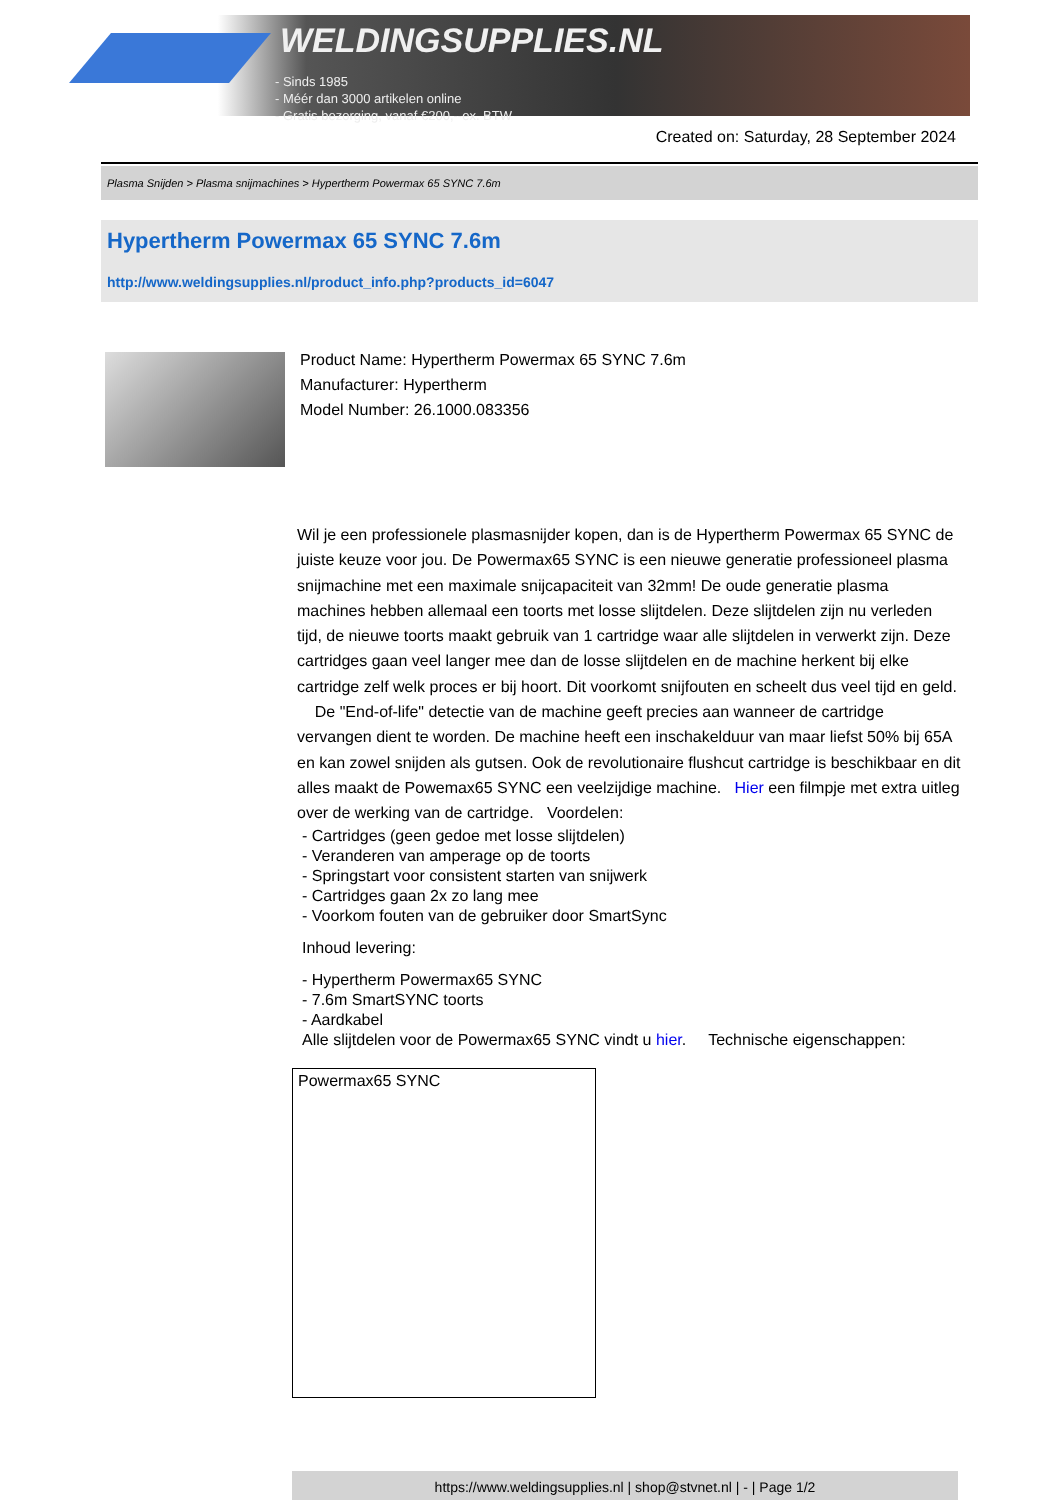WELDINGSUPPLIES.NL
- Sinds 1985
- Méér dan 3000 artikelen online
- Gratis bezorging, vanaf €200,--ex. BTW
Created on: Saturday, 28 September 2024
Plasma Snijden > Plasma snijmachines > Hypertherm Powermax 65 SYNC 7.6m
Hypertherm Powermax 65 SYNC 7.6m
http://www.weldingsupplies.nl/product_info.php?products_id=6047
Product Name: Hypertherm Powermax 65 SYNC 7.6m
Manufacturer: Hypertherm
Model Number: 26.1000.083356
Wil je een professionele plasmasnijder kopen, dan is de Hypertherm Powermax 65 SYNC de juiste keuze voor jou. De Powermax65 SYNC is een nieuwe generatie professioneel plasma snijmachine met een maximale snijcapaciteit van 32mm! De oude generatie plasma machines hebben allemaal een toorts met losse slijtdelen. Deze slijtdelen zijn nu verleden tijd, de nieuwe toorts maakt gebruik van 1 cartridge waar alle slijtdelen in verwerkt zijn. Deze cartridges gaan veel langer mee dan de losse slijtdelen en de machine herkent bij elke cartridge zelf welk proces er bij hoort. Dit voorkomt snijfouten en scheelt dus veel tijd en geld. De "End-of-life" detectie van de machine geeft precies aan wanneer de cartridge vervangen dient te worden. De machine heeft een inschakelduur van maar liefst 50% bij 65A en kan zowel snijden als gutsen. Ook de revolutionaire flushcut cartridge is beschikbaar en dit alles maakt de Powemax65 SYNC een veelzijdige machine. Hier een filmpje met extra uitleg over de werking van de cartridge. Voordelen:
- Cartridges (geen gedoe met losse slijtdelen)
- Veranderen van amperage op de toorts
- Springstart voor consistent starten van snijwerk
- Cartridges gaan 2x zo lang mee
- Voorkom fouten van de gebruiker door SmartSync
Inhoud levering:
- Hypertherm Powermax65 SYNC
- 7.6m SmartSYNC toorts
- Aardkabel
Alle slijtdelen voor de Powermax65 SYNC vindt u hier. Technische eigenschappen:
| Powermax65 SYNC |
https://www.weldingsupplies.nl | shop@stvnet.nl | - | Page 1/2